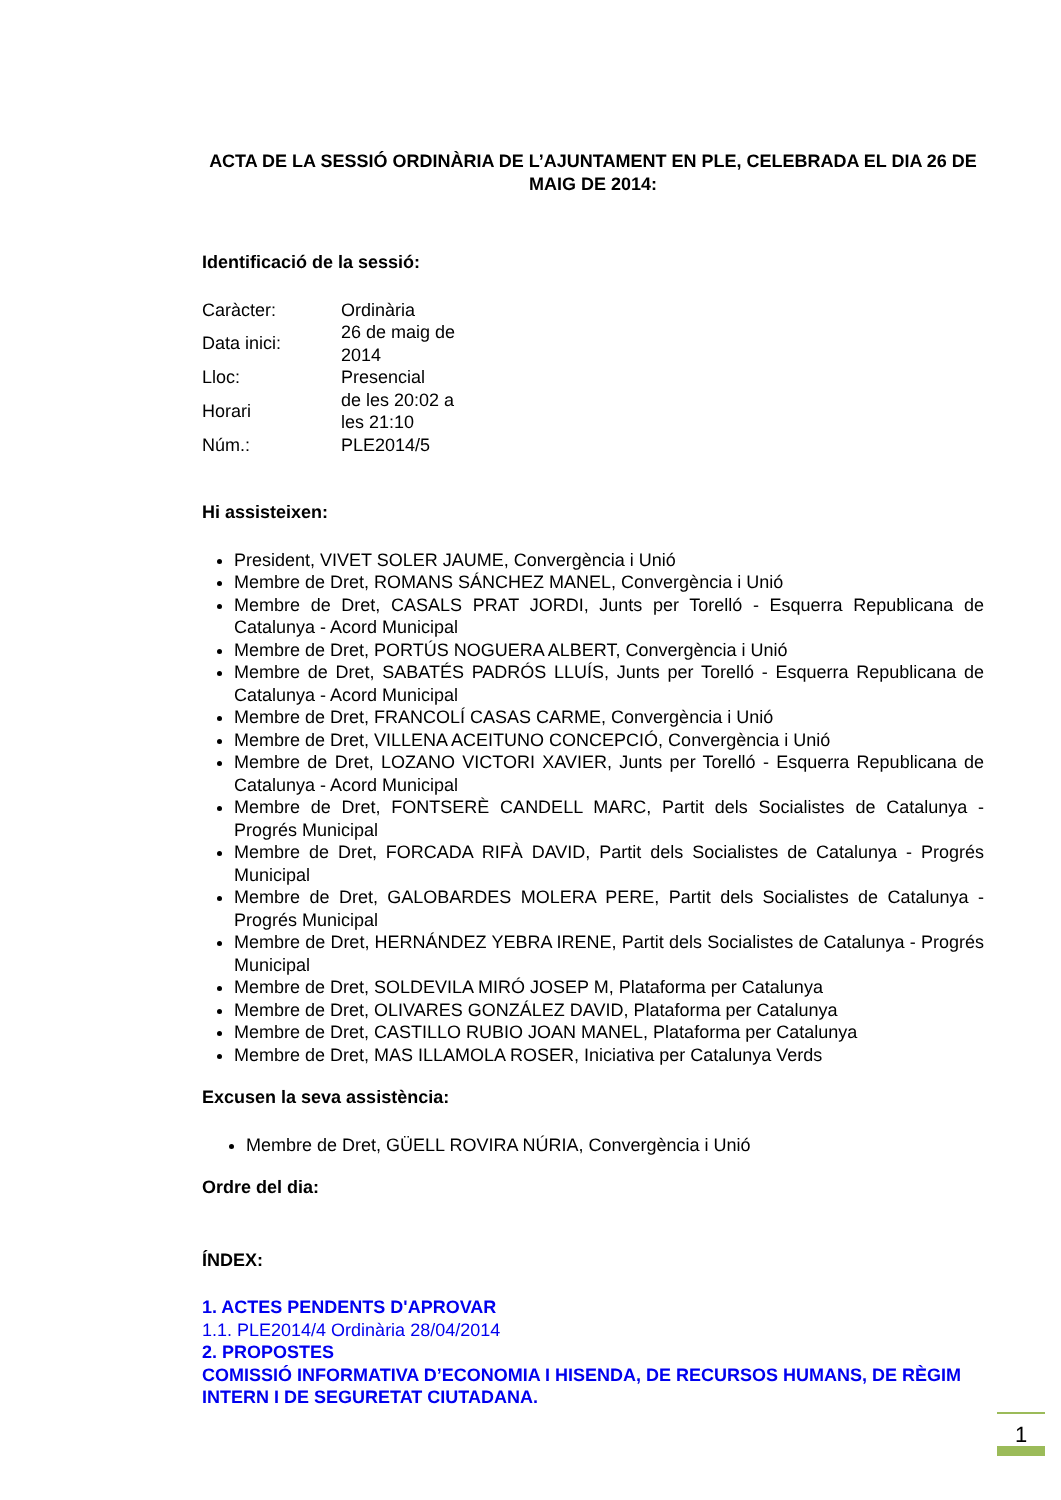ACTA DE LA SESSIÓ ORDINÀRIA DE L’AJUNTAMENT EN PLE, CELEBRADA EL DIA 26 DE MAIG DE 2014:
Identificació de la sessió:
| Caràcter: | Ordinària |
| Data inici: | 26 de maig de 2014 |
| Lloc: | Presencial |
| Horari | de les 20:02 a les 21:10 |
| Núm.: | PLE2014/5 |
Hi assisteixen:
President, VIVET SOLER JAUME, Convergència i Unió
Membre de Dret, ROMANS SÁNCHEZ MANEL, Convergència i Unió
Membre de Dret, CASALS PRAT JORDI, Junts per Torelló - Esquerra Republicana de Catalunya - Acord Municipal
Membre de Dret, PORTÚS NOGUERA ALBERT, Convergència i Unió
Membre de Dret, SABATÉS PADRÓS LLUÍS, Junts per Torelló - Esquerra Republicana de Catalunya - Acord Municipal
Membre de Dret, FRANCOLÍ CASAS CARME, Convergència i Unió
Membre de Dret, VILLENA ACEITUNO CONCEPCIÓ, Convergència i Unió
Membre de Dret, LOZANO VICTORI XAVIER, Junts per Torelló - Esquerra Republicana de Catalunya - Acord Municipal
Membre de Dret, FONTSERÈ CANDELL MARC, Partit dels Socialistes de Catalunya - Progrés Municipal
Membre de Dret, FORCADA RIFÀ DAVID, Partit dels Socialistes de Catalunya - Progrés Municipal
Membre de Dret, GALOBARDES MOLERA PERE, Partit dels Socialistes de Catalunya - Progrés Municipal
Membre de Dret, HERNÁNDEZ YEBRA IRENE, Partit dels Socialistes de Catalunya - Progrés Municipal
Membre de Dret, SOLDEVILA MIRÓ JOSEP M, Plataforma per Catalunya
Membre de Dret, OLIVARES GONZÁLEZ DAVID, Plataforma per Catalunya
Membre de Dret, CASTILLO RUBIO JOAN MANEL, Plataforma per Catalunya
Membre de Dret, MAS ILLAMOLA ROSER, Iniciativa per Catalunya Verds
Excusen la seva assistència:
Membre de Dret, GÜELL ROVIRA NÚRIA, Convergència i Unió
Ordre del dia:
ÍNDEX:
1. ACTES PENDENTS D'APROVAR
1.1. PLE2014/4 Ordinària 28/04/2014
2. PROPOSTES
COMISSIÓ INFORMATIVA D’ECONOMIA I HISENDA, DE RECURSOS HUMANS, DE RÈGIM INTERN I DE SEGURETAT CIUTADANA.
1